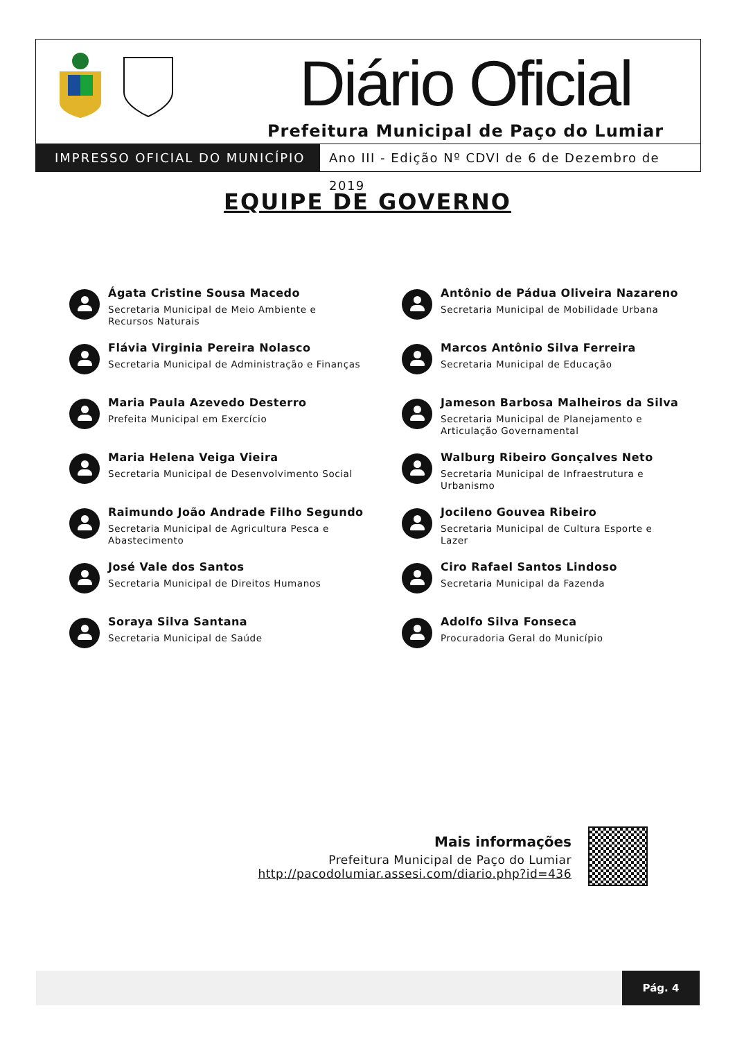Diário Oficial
Prefeitura Municipal de Paço do Lumiar
IMPRESSO OFICIAL DO MUNICÍPIO Ano III - Edição Nº CDVI de 6 de Dezembro de 2019
EQUIPE DE GOVERNO
Ágata Cristine Sousa Macedo
Secretaria Municipal de Meio Ambiente e
Recursos Naturais
Antônio de Pádua Oliveira Nazareno
Secretaria Municipal de Mobilidade Urbana
Flávia Virginia Pereira Nolasco
Secretaria Municipal de Administração e Finanças
Marcos Antônio Silva Ferreira
Secretaria Municipal de Educação
Maria Paula Azevedo Desterro
Prefeita Municipal em Exercício
Jameson Barbosa Malheiros da Silva
Secretaria Municipal de Planejamento e
Articulação Governamental
Maria Helena Veiga Vieira
Secretaria Municipal de Desenvolvimento Social
Walburg Ribeiro Gonçalves Neto
Secretaria Municipal de Infraestrutura e
Urbanismo
Raimundo João Andrade Filho Segundo
Secretaria Municipal de Agricultura Pesca e
Abastecimento
Jocileno Gouvea Ribeiro
Secretaria Municipal de Cultura Esporte e Lazer
José Vale dos Santos
Secretaria Municipal de Direitos Humanos
Ciro Rafael Santos Lindoso
Secretaria Municipal da Fazenda
Soraya Silva Santana
Secretaria Municipal de Saúde
Adolfo Silva Fonseca
Procuradoria Geral do Município
Mais informações
Prefeitura Municipal de Paço do Lumiar
http://pacodolumiar.assesi.com/diario.php?id=436
Pág. 4